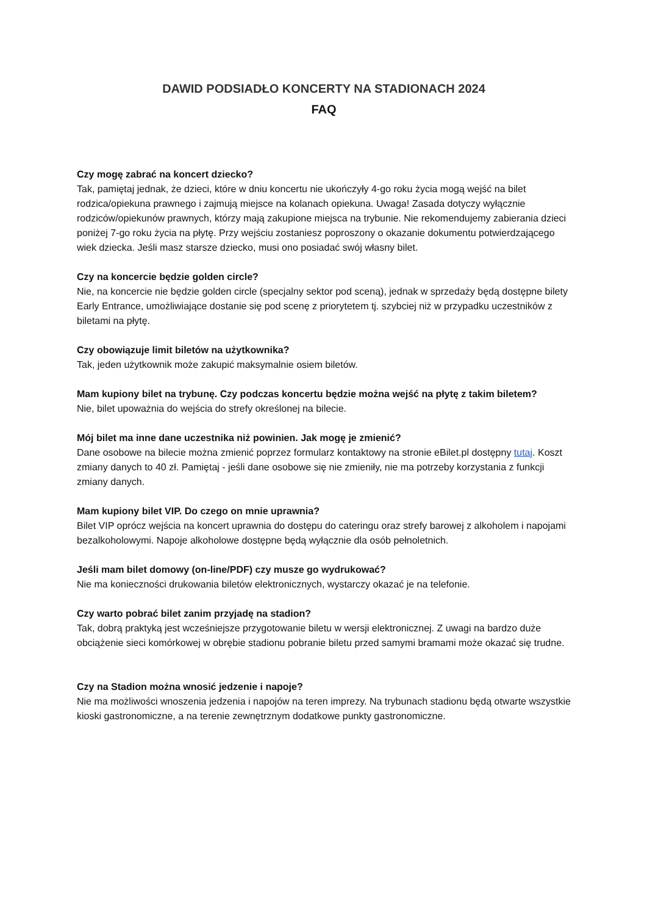DAWID PODSIADŁO KONCERTY NA STADIONACH 2024
FAQ
Czy mogę zabrać na koncert dziecko?
Tak, pamiętaj jednak, że dzieci, które w dniu koncertu nie ukończyły 4-go roku życia mogą wejść na bilet rodzica/opiekuna prawnego i zajmują miejsce na kolanach opiekuna. Uwaga! Zasada dotyczy wyłącznie rodziców/opiekunów prawnych, którzy mają zakupione miejsca na trybunie. Nie rekomendujemy zabierania dzieci poniżej 7-go roku życia na płytę. Przy wejściu zostaniesz poproszony o okazanie dokumentu potwierdzającego wiek dziecka. Jeśli masz starsze dziecko, musi ono posiadać swój własny bilet.
Czy na koncercie będzie golden circle?
Nie, na koncercie nie będzie golden circle (specjalny sektor pod sceną), jednak w sprzedaży będą dostępne bilety Early Entrance, umożliwiające dostanie się pod scenę z priorytetem tj. szybciej niż w przypadku uczestników z biletami na płytę.
Czy obowiązuje limit biletów na użytkownika?
Tak, jeden użytkownik może zakupić maksymalnie osiem biletów.
Mam kupiony bilet na trybunę. Czy podczas koncertu będzie można wejść na płytę z takim biletem?
Nie, bilet upoważnia do wejścia do strefy określonej na bilecie.
Mój bilet ma inne dane uczestnika niż powinien. Jak mogę je zmienić?
Dane osobowe na bilecie można zmienić poprzez formularz kontaktowy na stronie eBilet.pl dostępny tutaj. Koszt zmiany danych to 40 zł. Pamiętaj - jeśli dane osobowe się nie zmieniły, nie ma potrzeby korzystania z funkcji zmiany danych.
Mam kupiony bilet VIP. Do czego on mnie uprawnia?
Bilet VIP oprócz wejścia na koncert uprawnia do dostępu do cateringu oraz strefy barowej z alkoholem i napojami bezalkoholowymi. Napoje alkoholowe dostępne będą wyłącznie dla osób pełnoletnich.
Jeśli mam bilet domowy (on-line/PDF) czy musze go wydrukować?
Nie ma konieczności drukowania biletów elektronicznych, wystarczy okazać je na telefonie.
Czy warto pobrać bilet zanim przyjadę na stadion?
Tak, dobrą praktyką jest wcześniejsze przygotowanie biletu w wersji elektronicznej. Z uwagi na bardzo duże obciążenie sieci komórkowej w obrębie stadionu pobranie biletu przed samymi bramami może okazać się trudne.
Czy na Stadion można wnosić jedzenie i napoje?
Nie ma możliwości wnoszenia jedzenia i napojów na teren imprezy. Na trybunach stadionu będą otwarte wszystkie kioski gastronomiczne, a na terenie zewnętrznym dodatkowe punkty gastronomiczne.